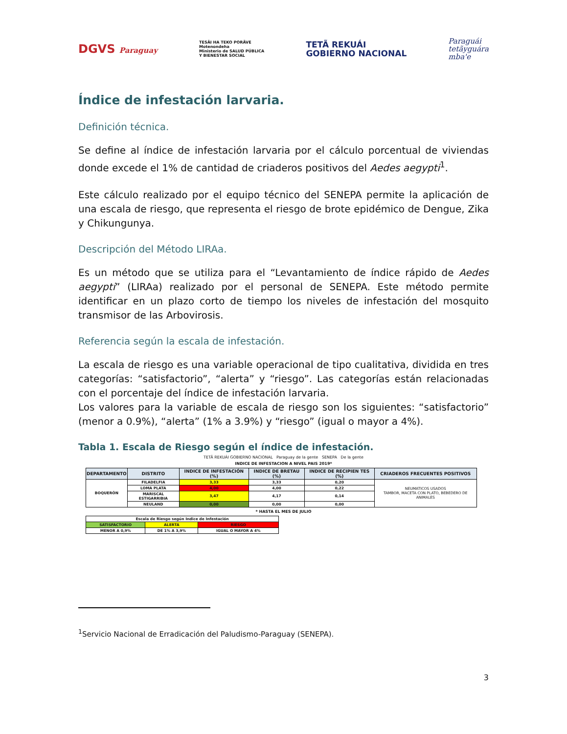DGVS Paraguay
TESÃI HA TEKO PORÃVE
Motenondeha
Ministerio de SALUD PÚBLICA
Y BIENESTAR SOCIAL
TETÃ REKUÁI
GOBIERNO NACIONAL
Paraguái
tetãyguára
mba'e
Índice de infestación larvaria.
Definición técnica.
Se define al índice de infestación larvaria por el cálculo porcentual de viviendas donde excede el 1% de cantidad de criaderos positivos del Aedes aegypti<sup>1</sup>.
Este cálculo realizado por el equipo técnico del SENEPA permite la aplicación de una escala de riesgo, que representa el riesgo de brote epidémico de Dengue, Zika y Chikungunya.
Descripción del Método LIRAa.
Es un método que se utiliza para el “Levantamiento de índice rápido de Aedes aegypti” (LIRAa) realizado por el personal de SENEPA. Este método permite identificar en un plazo corto de tiempo los niveles de infestación del mosquito transmisor de las Arbovirosis.
Referencia según la escala de infestación.
La escala de riesgo es una variable operacional de tipo cualitativa, dividida en tres categorías: “satisfactorio”, “alerta” y “riesgo”. Las categorías están relacionadas con el porcentaje del índice de infestación larvaria.
Los valores para la variable de escala de riesgo son los siguientes: “satisfactorio” (menor a 0.9%), “alerta” (1% a 3.9%) y “riesgo” (igual o mayor a 4%).
Tabla 1. Escala de Riesgo según el índice de infestación.
TETÃ REKUÁI GOBIERNO NACIONAL Paraguay de la gente SENEPA De la gente
INDICE DE INFESTACION A NIVEL PAIS 2019*
| DEPARTAMENTO | DISTRITO | INDICE DE INFESTACIÓN (%) | INDICE DE BRETAU (%) | INDICE DE RECIPIEN TES (%) | CRIADEROS FRECUENTES POSITIVOS |
| --- | --- | --- | --- | --- | --- |
| BOQUERÓN | FILADELFIA | 3,33 | 3,33 | 0,20 | NEUMATICOS USADOS TAMBOR, MACETA CON PLATO, BEBEDERO DE ANIMALES |
| | LOMA PLATA | 4,00 | 4,00 | 0,22 | |
| | MARISCAL ESTIGARRIBIA | 3,47 | 4,17 | 0,14 | |
| | NEULAND | 0,00 | 0,00 | 0,00 | |
* HASTA EL MES DE JULIO
| Escala de Riesgo según Indice de Infestación | | |
| SATISFACTORIO | ALERTA | RIESGO |
| MENOR A 0,9% | DE 1% A 3,9% | IGUAL O MAYOR A 4% |
<sup>1</sup> Servicio Nacional de Erradicación del Paludismo-Paraguay (SENEPA).
3